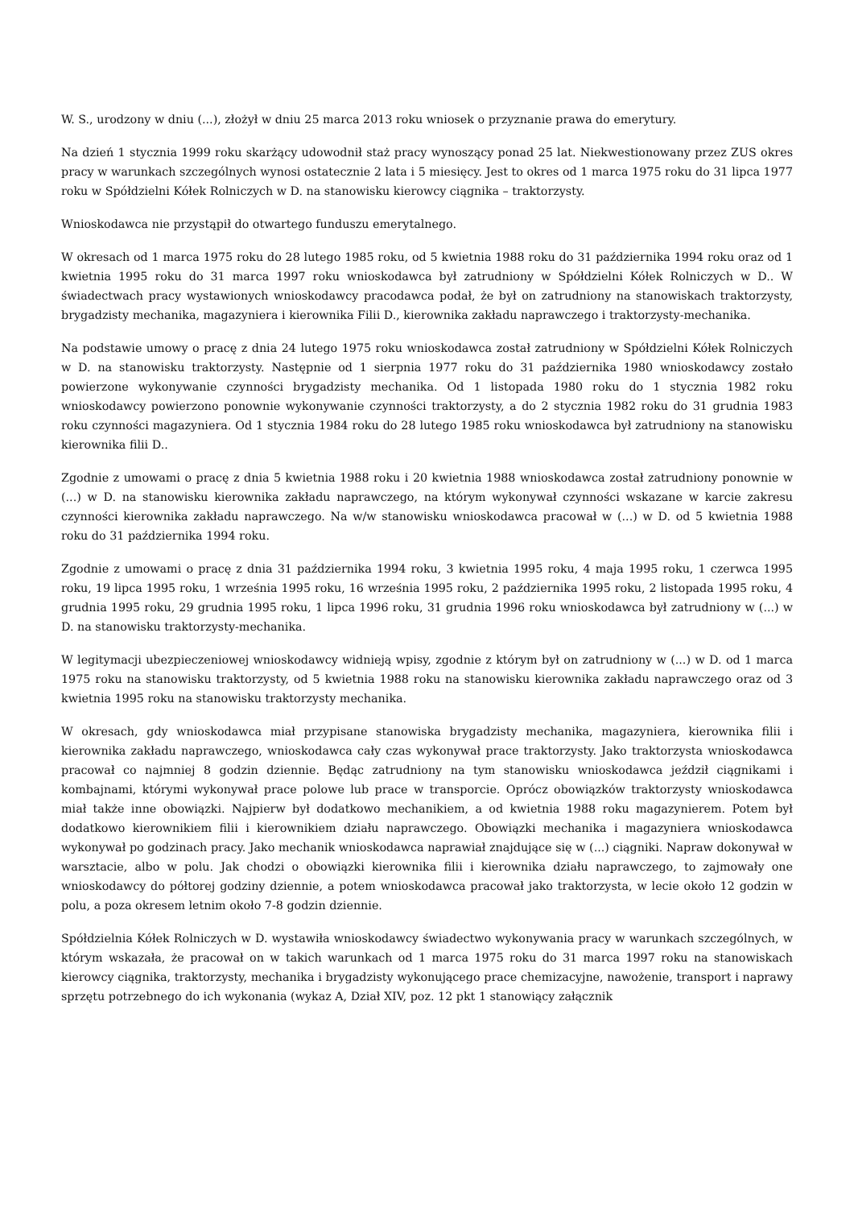W. S., urodzony w dniu (...), złożył w dniu 25 marca 2013 roku wniosek o przyznanie prawa do emerytury.
Na dzień 1 stycznia 1999 roku skarżący udowodnił staż pracy wynoszący ponad 25 lat. Niekwestionowany przez ZUS okres pracy w warunkach szczególnych wynosi ostatecznie 2 lata i 5 miesięcy. Jest to okres od 1 marca 1975 roku do 31 lipca 1977 roku w Spółdzielni Kółek Rolniczych w D. na stanowisku kierowcy ciągnika – traktorzysty.
Wnioskodawca nie przystąpił do otwartego funduszu emerytalnego.
W okresach od 1 marca 1975 roku do 28 lutego 1985 roku, od 5 kwietnia 1988 roku do 31 października 1994 roku oraz od 1 kwietnia 1995 roku do 31 marca 1997 roku wnioskodawca był zatrudniony w Spółdzielni Kółek Rolniczych w D.. W świadectwach pracy wystawionych wnioskodawcy pracodawca podał, że był on zatrudniony na stanowiskach traktorzysty, brygadzisty mechanika, magazyniera i kierownika Filii D., kierownika zakładu naprawczego i traktorzysty-mechanika.
Na podstawie umowy o pracę z dnia 24 lutego 1975 roku wnioskodawca został zatrudniony w Spółdzielni Kółek Rolniczych w D. na stanowisku traktorzysty. Następnie od 1 sierpnia 1977 roku do 31 października 1980 wnioskodawcy zostało powierzone wykonywanie czynności brygadzisty mechanika. Od 1 listopada 1980 roku do 1 stycznia 1982 roku wnioskodawcy powierzono ponownie wykonywanie czynności traktorzysty, a do 2 stycznia 1982 roku do 31 grudnia 1983 roku czynności magazyniera. Od 1 stycznia 1984 roku do 28 lutego 1985 roku wnioskodawca był zatrudniony na stanowisku kierownika filii D..
Zgodnie z umowami o pracę z dnia 5 kwietnia 1988 roku i 20 kwietnia 1988 wnioskodawca został zatrudniony ponownie w (...) w D. na stanowisku kierownika zakładu naprawczego, na którym wykonywał czynności wskazane w karcie zakresu czynności kierownika zakładu naprawczego. Na w/w stanowisku wnioskodawca pracował w (...) w D. od 5 kwietnia 1988 roku do 31 października 1994 roku.
Zgodnie z umowami o pracę z dnia 31 października 1994 roku, 3 kwietnia 1995 roku, 4 maja 1995 roku, 1 czerwca 1995 roku, 19 lipca 1995 roku, 1 września 1995 roku, 16 września 1995 roku, 2 października 1995 roku, 2 listopada 1995 roku, 4 grudnia 1995 roku, 29 grudnia 1995 roku, 1 lipca 1996 roku, 31 grudnia 1996 roku wnioskodawca był zatrudniony w (...) w D. na stanowisku traktorzysty-mechanika.
W legitymacji ubezpieczeniowej wnioskodawcy widnieją wpisy, zgodnie z którym był on zatrudniony w (...) w D. od 1 marca 1975 roku na stanowisku traktorzysty, od 5 kwietnia 1988 roku na stanowisku kierownika zakładu naprawczego oraz od 3 kwietnia 1995 roku na stanowisku traktorzysty mechanika.
W okresach, gdy wnioskodawca miał przypisane stanowiska brygadzisty mechanika, magazyniera, kierownika filii i kierownika zakładu naprawczego, wnioskodawca cały czas wykonywał prace traktorzysty. Jako traktorzysta wnioskodawca pracował co najmniej 8 godzin dziennie. Będąc zatrudniony na tym stanowisku wnioskodawca jeździł ciągnikami i kombajnami, którymi wykonywał prace polowe lub prace w transporcie. Oprócz obowiązków traktorzysty wnioskodawca miał także inne obowiązki. Najpierw był dodatkowo mechanikiem, a od kwietnia 1988 roku magazynierem. Potem był dodatkowo kierownikiem filii i kierownikiem działu naprawczego. Obowiązki mechanika i magazyniera wnioskodawca wykonywał po godzinach pracy. Jako mechanik wnioskodawca naprawiał znajdujące się w (...) ciągniki. Napraw dokonywał w warsztacie, albo w polu. Jak chodzi o obowiązki kierownika filii i kierownika działu naprawczego, to zajmowały one wnioskodawcy do półtorej godziny dziennie, a potem wnioskodawca pracował jako traktorzysta, w lecie około 12 godzin w polu, a poza okresem letnim około 7-8 godzin dziennie.
Spółdzielnia Kółek Rolniczych w D. wystawiła wnioskodawcy świadectwo wykonywania pracy w warunkach szczególnych, w którym wskazała, że pracował on w takich warunkach od 1 marca 1975 roku do 31 marca 1997 roku na stanowiskach kierowcy ciągnika, traktorzysty, mechanika i brygadzisty wykonującego prace chemizacyjne, nawożenie, transport i naprawy sprzętu potrzebnego do ich wykonania (wykaz A, Dział XIV, poz. 12 pkt 1 stanowiący załącznik